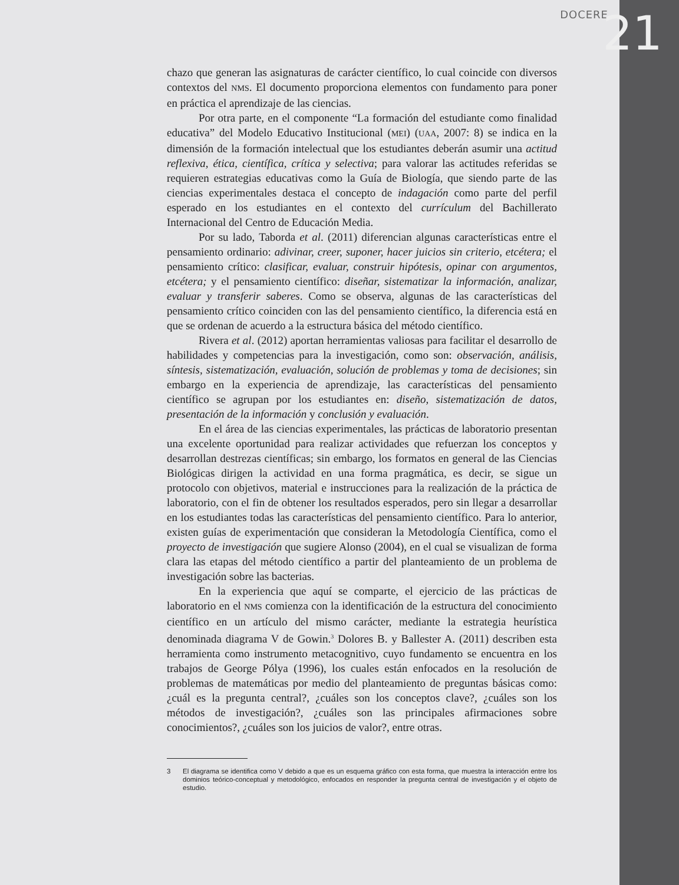DOCERE 21
chazo que generan las asignaturas de carácter científico, lo cual coincide con diversos contextos del NMS. El documento proporciona elementos con fundamento para poner en práctica el aprendizaje de las ciencias.
Por otra parte, en el componente “La formación del estudiante como finalidad educativa” del Modelo Educativo Institucional (MEI) (UAA, 2007: 8) se indica en la dimensión de la formación intelectual que los estudiantes deberán asumir una actitud reflexiva, ética, científica, crítica y selectiva; para valorar las actitudes referidas se requieren estrategias educativas como la Guía de Biología, que siendo parte de las ciencias experimentales destaca el concepto de indagación como parte del perfil esperado en los estudiantes en el contexto del currículum del Bachillerato Internacional del Centro de Educación Media.
Por su lado, Taborda et al. (2011) diferencian algunas características entre el pensamiento ordinario: adivinar, creer, suponer, hacer juicios sin criterio, etcétera; el pensamiento crítico: clasificar, evaluar, construir hipótesis, opinar con argumentos, etcétera; y el pensamiento científico: diseñar, sistematizar la información, analizar, evaluar y transferir saberes. Como se observa, algunas de las características del pensamiento crítico coinciden con las del pensamiento científico, la diferencia está en que se ordenan de acuerdo a la estructura básica del método científico.
Rivera et al. (2012) aportan herramientas valiosas para facilitar el desarrollo de habilidades y competencias para la investigación, como son: observación, análisis, síntesis, sistematización, evaluación, solución de problemas y toma de decisiones; sin embargo en la experiencia de aprendizaje, las características del pensamiento científico se agrupan por los estudiantes en: diseño, sistematización de datos, presentación de la información y conclusión y evaluación.
En el área de las ciencias experimentales, las prácticas de laboratorio presentan una excelente oportunidad para realizar actividades que refuerzan los conceptos y desarrollan destrezas científicas; sin embargo, los formatos en general de las Ciencias Biológicas dirigen la actividad en una forma pragmática, es decir, se sigue un protocolo con objetivos, material e instrucciones para la realización de la práctica de laboratorio, con el fin de obtener los resultados esperados, pero sin llegar a desarrollar en los estudiantes todas las características del pensamiento científico. Para lo anterior, existen guías de experimentación que consideran la Metodología Científica, como el proyecto de investigación que sugiere Alonso (2004), en el cual se visualizan de forma clara las etapas del método científico a partir del planteamiento de un problema de investigación sobre las bacterias.
En la experiencia que aquí se comparte, el ejercicio de las prácticas de laboratorio en el NMS comienza con la identificación de la estructura del conocimiento científico en un artículo del mismo carácter, mediante la estrategia heurística denominada diagrama V de Gowin.<sup>3</sup> Dolores B. y Ballester A. (2011) describen esta herramienta como instrumento metacognitivo, cuyo fundamento se encuentra en los trabajos de George Pólya (1996), los cuales están enfocados en la resolución de problemas de matemáticas por medio del planteamiento de preguntas básicas como: ¿cuál es la pregunta central?, ¿cuáles son los conceptos clave?, ¿cuáles son los métodos de investigación?, ¿cuáles son las principales afirmaciones sobre conocimientos?, ¿cuáles son los juicios de valor?, entre otras.
3 El diagrama se identifica como V debido a que es un esquema gráfico con esta forma, que muestra la interacción entre los dominios teórico-conceptual y metodológico, enfocados en responder la pregunta central de investigación y el objeto de estudio.